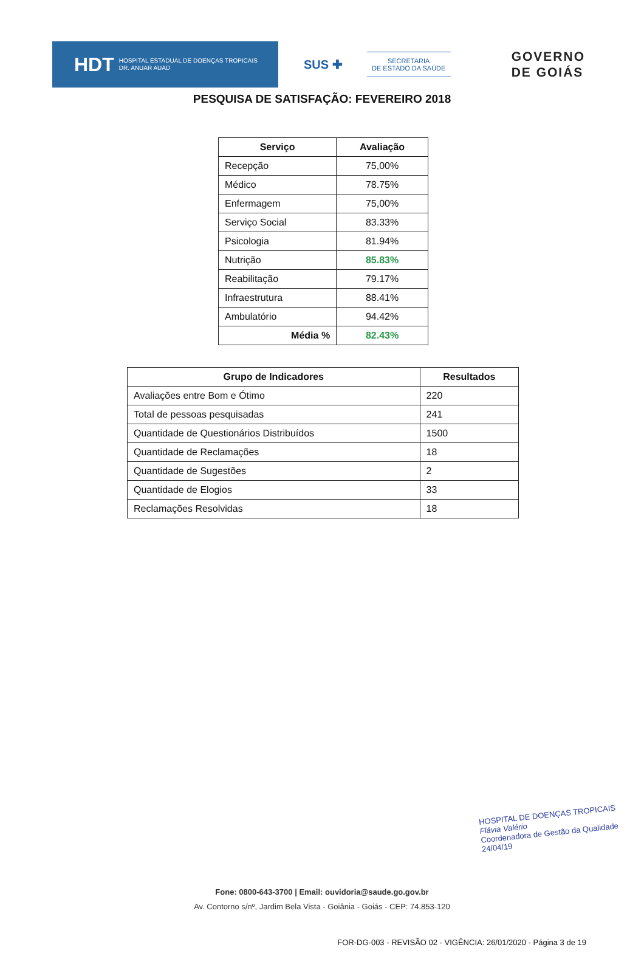HDT HOSPITAL ESTADUAL DE DOENÇAS TROPICAIS
DR. ANUAR AUAD
SUS ✚
SECRETARIA
DE ESTADO DA SAÚDE
GOVERNO
DE GOIÁS
PESQUISA DE SATISFAÇÃO: FEVEREIRO 2018
| Serviço | Avaliação |
| --- | --- |
| Recepção | 75,00% |
| Médico | 78.75% |
| Enfermagem | 75,00% |
| Serviço Social | 83.33% |
| Psicologia | 81.94% |
| Nutrição | 85.83% |
| Reabilitação | 79.17% |
| Infraestrutura | 88.41% |
| Ambulatório | 94.42% |
| Média % | 82.43% |
| Grupo de Indicadores | Resultados |
| --- | --- |
| Avaliações entre Bom e Ótimo | 220 |
| Total de pessoas pesquisadas | 241 |
| Quantidade de Questionários Distribuídos | 1500 |
| Quantidade de Reclamações | 18 |
| Quantidade de Sugestões | 2 |
| Quantidade de Elogios | 33 |
| Reclamações Resolvidas | 18 |
HOSPITAL DE DOENÇAS TROPICAIS
Flávia Valério
Coordenadora de Gestão da Qualidade
24/04/19
Fone: 0800-643-3700 | Email: ouvidoria@saude.go.gov.br
Av. Contorno s/nº, Jardim Bela Vista - Goiânia - Goiás - CEP: 74.853-120
FOR-DG-003 - REVISÃO 02 - VIGÊNCIA: 26/01/2020 - Página 3 de 19